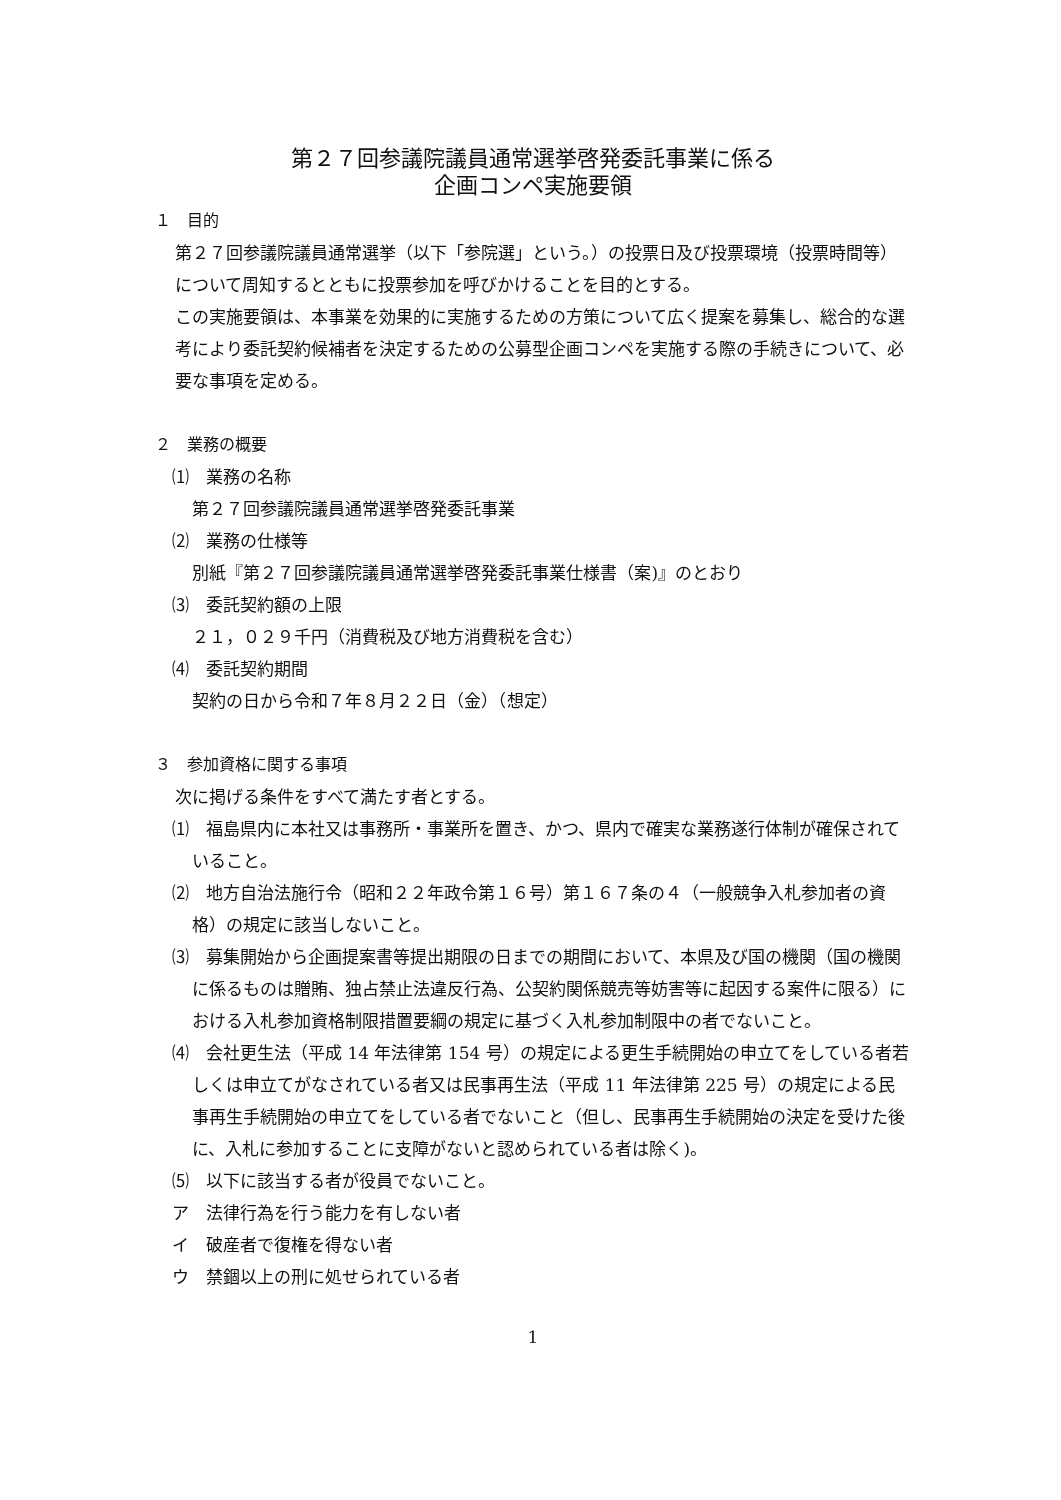第２７回参議院議員通常選挙啓発委託事業に係る
企画コンペ実施要領
１　目的
　第２７回参議院議員通常選挙（以下「参院選」という。）の投票日及び投票環境（投票時間等）について周知するとともに投票参加を呼びかけることを目的とする。
　この実施要領は、本事業を効果的に実施するための方策について広く提案を募集し、総合的な選考により委託契約候補者を決定するための公募型企画コンペを実施する際の手続きについて、必要な事項を定める。
２　業務の概要
⑴　業務の名称
第２７回参議院議員通常選挙啓発委託事業
⑵　業務の仕様等
別紙『第２７回参議院議員通常選挙啓発委託事業仕様書（案)』のとおり
⑶　委託契約額の上限
２１，０２９千円（消費税及び地方消費税を含む）
⑷　委託契約期間
契約の日から令和７年８月２２日（金）（想定）
３　参加資格に関する事項
　次に掲げる条件をすべて満たす者とする。
⑴　福島県内に本社又は事務所・事業所を置き、かつ、県内で確実な業務遂行体制が確保されていること。
⑵　地方自治法施行令（昭和２２年政令第１６号）第１６７条の４（一般競争入札参加者の資格）の規定に該当しないこと。
⑶　募集開始から企画提案書等提出期限の日までの期間において、本県及び国の機関（国の機関に係るものは贈賄、独占禁止法違反行為、公契約関係競売等妨害等に起因する案件に限る）における入札参加資格制限措置要綱の規定に基づく入札参加制限中の者でないこと。
⑷　会社更生法（平成 14 年法律第 154 号）の規定による更生手続開始の申立てをしている者若しくは申立てがなされている者又は民事再生法（平成 11 年法律第 225 号）の規定による民事再生手続開始の申立てをしている者でないこと（但し、民事再生手続開始の決定を受けた後に、入札に参加することに支障がないと認められている者は除く)。
⑸　以下に該当する者が役員でないこと。
ア　法律行為を行う能力を有しない者
イ　破産者で復権を得ない者
ウ　禁錮以上の刑に処せられている者
1